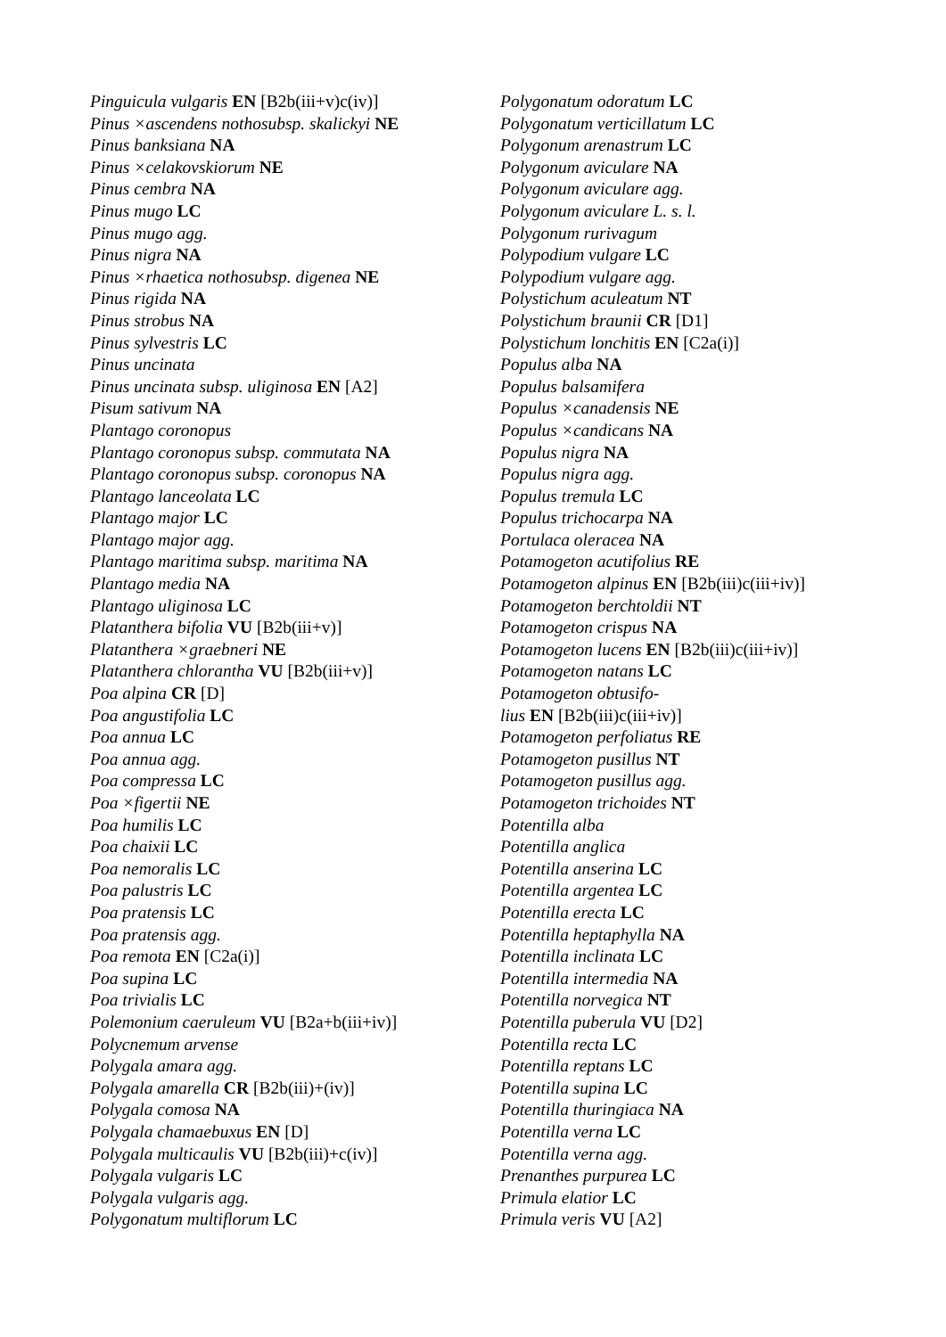Pinguicula vulgaris EN [B2b(iii+v)c(iv)]
Pinus ×ascendens nothosubsp. skalickyi NE
Pinus banksiana NA
Pinus ×celakovskiorum NE
Pinus cembra NA
Pinus mugo LC
Pinus mugo agg.
Pinus nigra NA
Pinus ×rhaetica nothosubsp. digenea NE
Pinus rigida NA
Pinus strobus NA
Pinus sylvestris LC
Pinus uncinata
Pinus uncinata subsp. uliginosa EN [A2]
Pisum sativum NA
Plantago coronopus
Plantago coronopus subsp. commutata NA
Plantago coronopus subsp. coronopus NA
Plantago lanceolata LC
Plantago major LC
Plantago major agg.
Plantago maritima subsp. maritima NA
Plantago media NA
Plantago uliginosa LC
Platanthera bifolia VU [B2b(iii+v)]
Platanthera ×graebneri NE
Platanthera chlorantha VU [B2b(iii+v)]
Poa alpina CR [D]
Poa angustifolia LC
Poa annua LC
Poa annua agg.
Poa compressa LC
Poa ×figertii NE
Poa humilis LC
Poa chaixii LC
Poa nemoralis LC
Poa palustris LC
Poa pratensis LC
Poa pratensis agg.
Poa remota EN [C2a(i)]
Poa supina LC
Poa trivialis LC
Polemonium caeruleum VU [B2a+b(iii+iv)]
Polycnemum arvense
Polygala amara agg.
Polygala amarella CR [B2b(iii)+(iv)]
Polygala comosa NA
Polygala chamaebuxus EN [D]
Polygala multicaulis VU [B2b(iii)+c(iv)]
Polygala vulgaris LC
Polygala vulgaris agg.
Polygonatum multiflorum LC
Polygonatum odoratum LC
Polygonatum verticillatum LC
Polygonum arenastrum LC
Polygonum aviculare NA
Polygonum aviculare agg.
Polygonum aviculare L. s. l.
Polygonum rurivagum
Polypodium vulgare LC
Polypodium vulgare agg.
Polystichum aculeatum NT
Polystichum braunii CR [D1]
Polystichum lonchitis EN [C2a(i)]
Populus alba NA
Populus balsamifera
Populus ×canadensis NE
Populus ×candicans NA
Populus nigra NA
Populus nigra agg.
Populus tremula LC
Populus trichocarpa NA
Portulaca oleracea NA
Potamogeton acutifolius RE
Potamogeton alpinus EN [B2b(iii)c(iii+iv)]
Potamogeton berchtoldii NT
Potamogeton crispus NA
Potamogeton lucens EN [B2b(iii)c(iii+iv)]
Potamogeton natans LC
Potamogeton obtusifo-
lius EN [B2b(iii)c(iii+iv)]
Potamogeton perfoliatus RE
Potamogeton pusillus NT
Potamogeton pusillus agg.
Potamogeton trichoides NT
Potentilla alba
Potentilla anglica
Potentilla anserina LC
Potentilla argentea LC
Potentilla erecta LC
Potentilla heptaphylla NA
Potentilla inclinata LC
Potentilla intermedia NA
Potentilla norvegica NT
Potentilla puberula VU [D2]
Potentilla recta LC
Potentilla reptans LC
Potentilla supina LC
Potentilla thuringiaca NA
Potentilla verna LC
Potentilla verna agg.
Prenanthes purpurea LC
Primula elatior LC
Primula veris VU [A2]